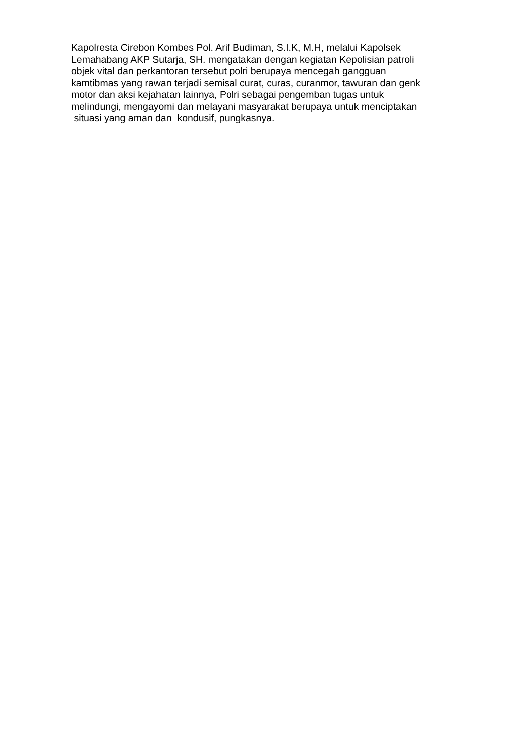Kapolresta Cirebon Kombes Pol. Arif Budiman, S.I.K, M.H, melalui Kapolsek Lemahabang AKP Sutarja, SH. mengatakan dengan kegiatan Kepolisian patroli objek vital dan perkantoran tersebut polri berupaya mencegah gangguan kamtibmas yang rawan terjadi semisal curat, curas, curanmor, tawuran dan genk motor dan aksi kejahatan lainnya, Polri sebagai pengemban tugas untuk melindungi, mengayomi dan melayani masyarakat berupaya untuk menciptakan situasi yang aman dan kondusif, pungkasnya.